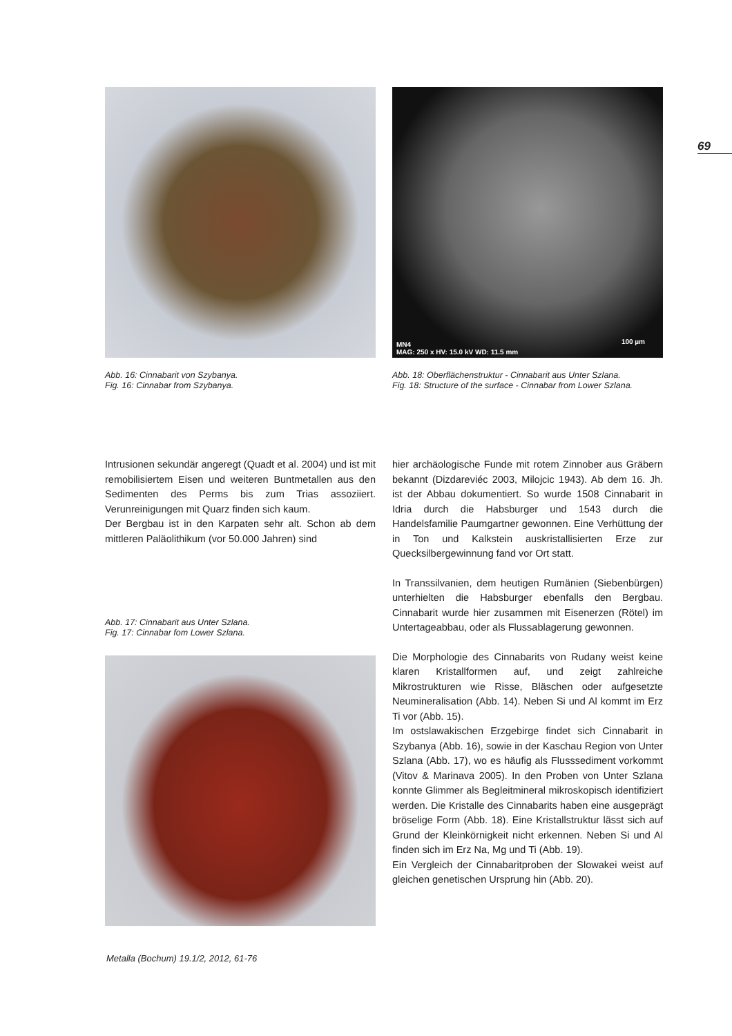69
Abb. 16: Cinnabarit von Szybanya.
Fig. 16: Cinnabar from Szybanya.
MN4
MAG: 250 x HV: 15.0 kV WD: 11.5 mm
100 µm
Abb. 18: Oberflächenstruktur - Cinnabarit aus Unter Szlana.
Fig. 18: Structure of the surface - Cinnabar from Lower Szlana.
Intrusionen sekundär angeregt (Quadt et al. 2004) und ist mit remobilisiertem Eisen und weiteren Bunt­metallen aus den Sedimenten des Perms bis zum Trias assoziiert. Verunreinigungen mit Quarz finden sich kaum.
Der Bergbau ist in den Karpaten sehr alt. Schon ab dem mittleren Paläolithikum (vor 50.000 Jahren) sind
Abb. 17: Cinnabarit aus Unter Szlana.
Fig. 17: Cinnabar fom Lower Szlana.
hier archäologische Funde mit rotem Zinnober aus Gräbern bekannt (Dizdareviéc 2003, Milojcic 1943). Ab dem 16. Jh. ist der Abbau dokumentiert. So wur­de 1508 Cinnabarit in Idria durch die Habsburger und 1543 durch die Handelsfamilie Paumgartner ge­wonnen. Eine Verhüttung der in Ton und Kalkstein auskristallisierten Erze zur Quecksilbergewinnung fand vor Ort statt.
In Transsilvanien, dem heutigen Rumänien (Sieben­bürgen) unterhielten die Habsburger ebenfalls den Bergbau. Cinnabarit wurde hier zusammen mit Ei­senerzen (Rötel) im Untertageabbau, oder als Fluss­ablagerung gewonnen.
Die Morphologie des Cinnabarits von Rudany weist keine klaren Kristallformen auf, und zeigt zahlreiche Mikrostrukturen wie Risse, Bläschen oder aufgesetzte Neumineralisation (Abb. 14). Neben Si und Al kommt im Erz Ti vor (Abb. 15).
Im ostslawakischen Erzgebirge findet sich Cinnabarit in Szybanya (Abb. 16), sowie in der Kaschau Region von Unter Szlana (Abb. 17), wo es häufig als Flussse­diment vorkommt (Vitov & Marinava 2005). In den Proben von Unter Szlana konnte Glimmer als Be­gleitmineral mikroskopisch identifiziert werden. Die Kristalle des Cinnabarits haben eine ausgeprägt brö­selige Form (Abb. 18). Eine Kristallstruktur lässt sich auf Grund der Kleinkörnigkeit nicht erkennen. Neben Si und Al finden sich im Erz Na, Mg und Ti (Abb. 19).
Ein Vergleich der Cinnabaritproben der Slowakei weist auf gleichen genetischen Ursprung hin (Abb. 20).
Metalla (Bochum) 19.1/2, 2012, 61-76